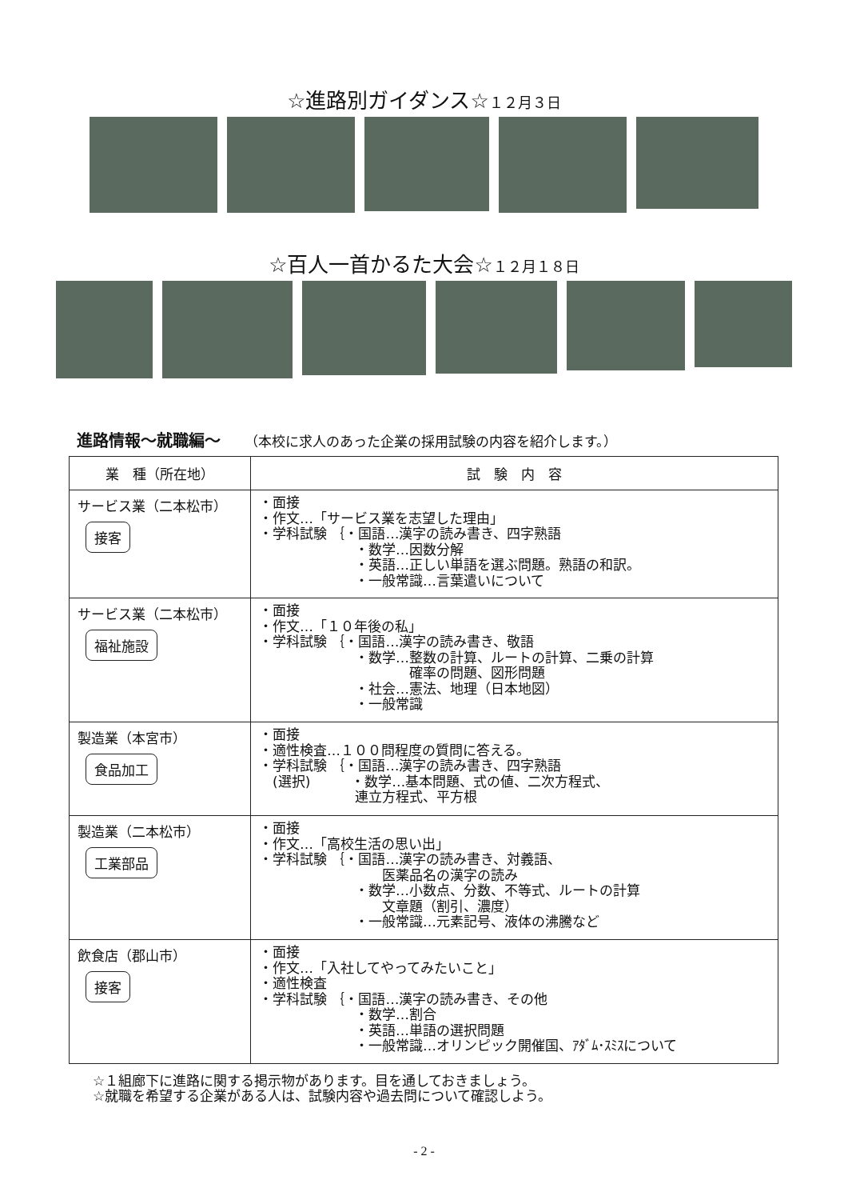☆進路別ガイダンス☆１２月３日
☆百人一首かるた大会☆１２月１８日
進路情報～就職編～ （本校に求人のあった企業の採用試験の内容を紹介します。）
| 業 種（所在地） | 試 験 内 容 |
| --- | --- |
| サービス業（二本松市） 接客 | ・面接 ・作文…「サービス業を志望した理由」 ・学科試験 ｛・国語…漢字の読み書き、四字熟語 ・数学…因数分解 ・英語…正しい単語を選ぶ問題。熟語の和訳。 ・一般常識…言葉遣いについて |
| サービス業（二本松市） 福祉施設 | ・面接 ・作文…「１０年後の私」 ・学科試験 ｛・国語…漢字の読み書き、敬語 ・数学…整数の計算、ルートの計算、二乗の計算 確率の問題、図形問題 ・社会…憲法、地理（日本地図） ・一般常識 |
| 製造業（本宮市） 食品加工 | ・面接 ・適性検査…１００問程度の質問に答える。 ・学科試験 ｛・国語…漢字の読み書き、四字熟語 (選択) ・数学…基本問題、式の値、二次方程式、 連立方程式、平方根 |
| 製造業（二本松市） 工業部品 | ・面接 ・作文…「高校生活の思い出」 ・学科試験 ｛・国語…漢字の読み書き、対義語、 医薬品名の漢字の読み ・数学…小数点、分数、不等式、ルートの計算 文章題（割引、濃度） ・一般常識…元素記号、液体の沸騰など |
| 飲食店（郡山市） 接客 | ・面接 ・作文…「入社してやってみたいこと」 ・適性検査 ・学科試験 ｛・国語…漢字の読み書き、その他 ・数学…割合 ・英語…単語の選択問題 ・一般常識…オリンピック開催国、ｱﾀﾞﾑ･ｽﾐｽについて |
☆１組廊下に進路に関する掲示物があります。目を通しておきましょう。
☆就職を希望する企業がある人は、試験内容や過去問について確認しよう。
- 2 -